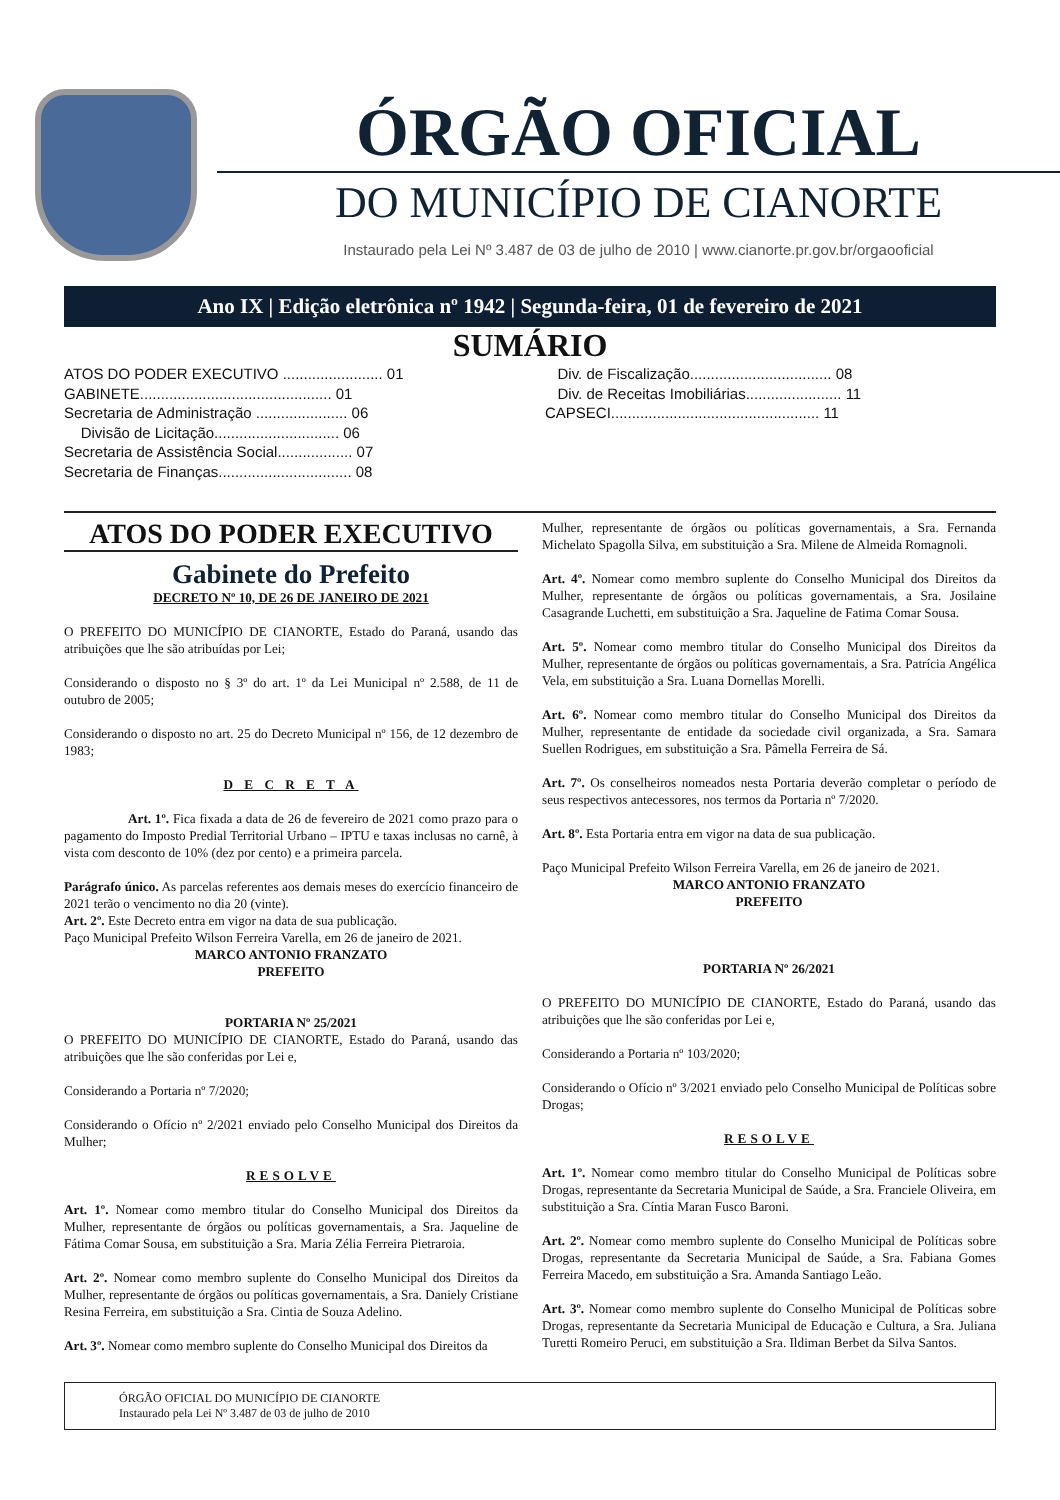ÓRGÃO OFICIAL
DO MUNICÍPIO DE CIANORTE
Instaurado pela Lei Nº 3.487 de 03 de julho de 2010 | www.cianorte.pr.gov.br/orgaooficial
Ano IX | Edição eletrônica nº 1942 | Segunda-feira, 01 de fevereiro de 2021
SUMÁRIO
ATOS DO PODER EXECUTIVO ........................ 01
GABINETE.............................................. 01
Secretaria de Administração ...................... 06
Divisão de Licitação.............................. 06
Secretaria de Assistência Social.................. 07
Secretaria de Finanças................................ 08
Div. de Fiscalização.................................. 08
Div. de Receitas Imobiliárias....................... 11
CAPSECI.................................................. 11
ATOS DO PODER EXECUTIVO
Gabinete do Prefeito
DECRETO Nº 10, DE 26 DE JANEIRO DE 2021
O PREFEITO DO MUNICÍPIO DE CIANORTE, Estado do Paraná, usando das atribuições que lhe são atribuídas por Lei;
Considerando o disposto no § 3º do art. 1º da Lei Municipal nº 2.588, de 11 de outubro de 2005;
Considerando o disposto no art. 25 do Decreto Municipal nº 156, de 12 dezembro de 1983;
D E C R E T A
Art. 1º. Fica fixada a data de 26 de fevereiro de 2021 como prazo para o pagamento do Imposto Predial Territorial Urbano – IPTU e taxas inclusas no carnê, à vista com desconto de 10% (dez por cento) e a primeira parcela.
Parágrafo único. As parcelas referentes aos demais meses do exercício financeiro de 2021 terão o vencimento no dia 20 (vinte).
Art. 2º. Este Decreto entra em vigor na data de sua publicação.
Paço Municipal Prefeito Wilson Ferreira Varella, em 26 de janeiro de 2021.
MARCO ANTONIO FRANZATO
PREFEITO
PORTARIA Nº 25/2021
O PREFEITO DO MUNICÍPIO DE CIANORTE, Estado do Paraná, usando das atribuições que lhe são conferidas por Lei e,
Considerando a Portaria nº 7/2020;
Considerando o Ofício nº 2/2021 enviado pelo Conselho Municipal dos Direitos da Mulher;
RESOLVE
Art. 1º. Nomear como membro titular do Conselho Municipal dos Direitos da Mulher, representante de órgãos ou políticas governamentais, a Sra. Jaqueline de Fátima Comar Sousa, em substituição a Sra. Maria Zélia Ferreira Pietraroia.
Art. 2º. Nomear como membro suplente do Conselho Municipal dos Direitos da Mulher, representante de órgãos ou políticas governamentais, a Sra. Daniely Cristiane Resina Ferreira, em substituição a Sra. Cintia de Souza Adelino.
Art. 3º. Nomear como membro suplente do Conselho Municipal dos Direitos da
Mulher, representante de órgãos ou políticas governamentais, a Sra. Fernanda Michelato Spagolla Silva, em substituição a Sra. Milene de Almeida Romagnoli.
Art. 4º. Nomear como membro suplente do Conselho Municipal dos Direitos da Mulher, representante de órgãos ou políticas governamentais, a Sra. Josilaine Casagrande Luchetti, em substituição a Sra. Jaqueline de Fatima Comar Sousa.
Art. 5º. Nomear como membro titular do Conselho Municipal dos Direitos da Mulher, representante de órgãos ou políticas governamentais, a Sra. Patrícia Angélica Vela, em substituição a Sra. Luana Dornellas Morelli.
Art. 6º. Nomear como membro titular do Conselho Municipal dos Direitos da Mulher, representante de entidade da sociedade civil organizada, a Sra. Samara Suellen Rodrigues, em substituição a Sra. Pâmella Ferreira de Sá.
Art. 7º. Os conselheiros nomeados nesta Portaria deverão completar o período de seus respectivos antecessores, nos termos da Portaria nº 7/2020.
Art. 8º. Esta Portaria entra em vigor na data de sua publicação.
Paço Municipal Prefeito Wilson Ferreira Varella, em 26 de janeiro de 2021.
MARCO ANTONIO FRANZATO
PREFEITO
PORTARIA Nº 26/2021
O PREFEITO DO MUNICÍPIO DE CIANORTE, Estado do Paraná, usando das atribuições que lhe são conferidas por Lei e,
Considerando a Portaria nº 103/2020;
Considerando o Ofício nº 3/2021 enviado pelo Conselho Municipal de Políticas sobre Drogas;
RESOLVE
Art. 1º. Nomear como membro titular do Conselho Municipal de Políticas sobre Drogas, representante da Secretaria Municipal de Saúde, a Sra. Franciele Oliveira, em substituição a Sra. Cíntia Maran Fusco Baroni.
Art. 2º. Nomear como membro suplente do Conselho Municipal de Políticas sobre Drogas, representante da Secretaria Municipal de Saúde, a Sra. Fabiana Gomes Ferreira Macedo, em substituição a Sra. Amanda Santiago Leão.
Art. 3º. Nomear como membro suplente do Conselho Municipal de Políticas sobre Drogas, representante da Secretaria Municipal de Educação e Cultura, a Sra. Juliana Turetti Romeiro Peruci, em substituição a Sra. Ildiman Berbet da Silva Santos.
ÓRGÃO OFICIAL DO MUNICÍPIO DE CIANORTE
Instaurado pela Lei Nº 3.487 de 03 de julho de 2010